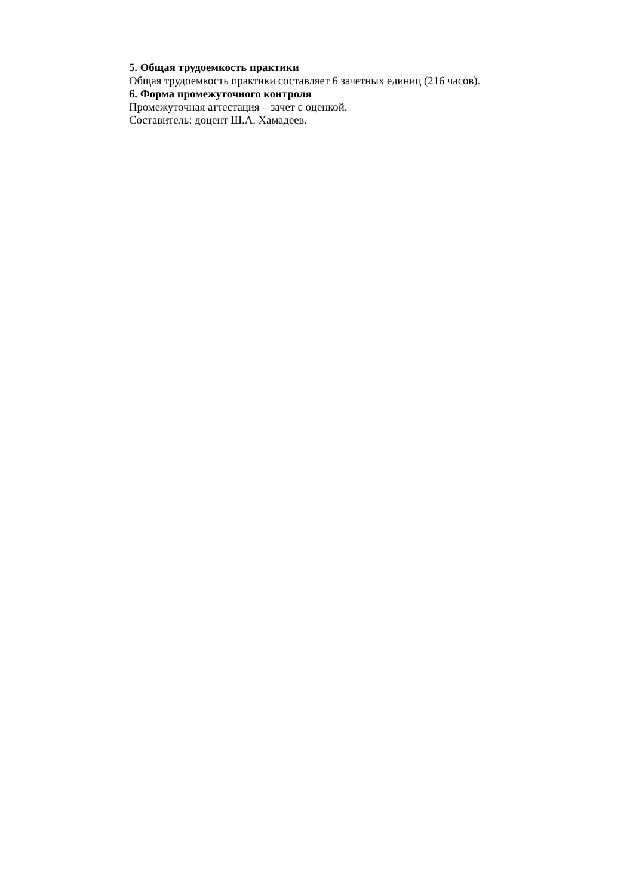5. Общая трудоемкость практики
Общая трудоемкость практики составляет 6 зачетных единиц (216 часов).
6. Форма промежуточного контроля
Промежуточная аттестация – зачет с оценкой.
Составитель: доцент Ш.А. Хамадеев.